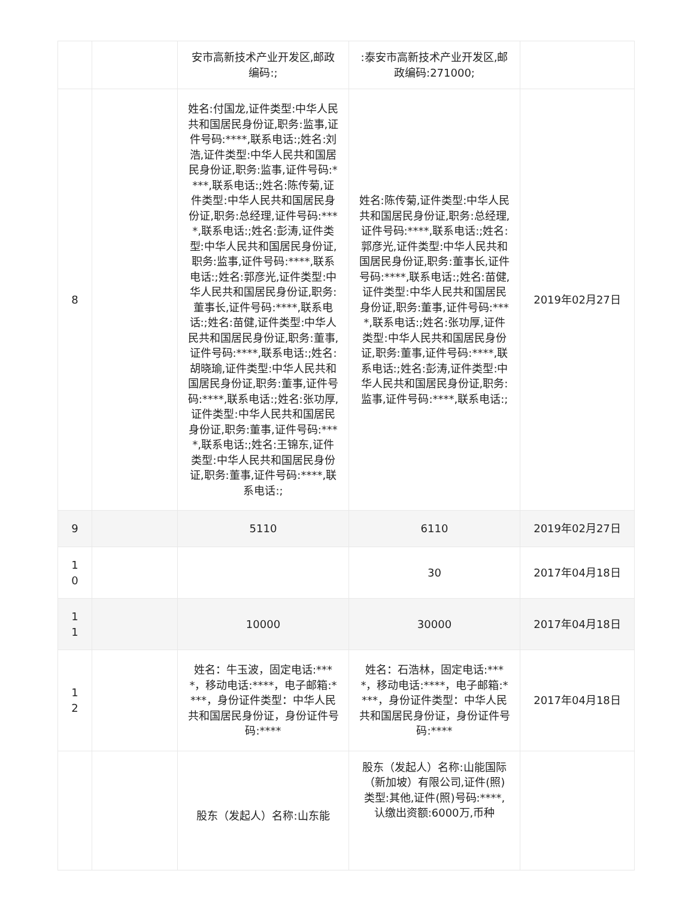| | | 安市高新技术产业开发区,邮政编码:; | :泰安市高新技术产业开发区,邮政编码:271000; | |
| 8 | | 姓名:付国龙,证件类型:中华人民共和国居民身份证,职务:监事,证件号码:****,联系电话:;姓名:刘浩,证件类型:中华人民共和国居民身份证,职务:监事,证件号码:****,联系电话:;姓名:陈传菊,证件类型:中华人民共和国居民身份证,职务:总经理,证件号码:****,联系电话:;姓名:彭涛,证件类型:中华人民共和国居民身份证,职务:监事,证件号码:****,联系电话:;姓名:郭彦光,证件类型:中华人民共和国居民身份证,职务:董事长,证件号码:****,联系电话:;姓名:苗健,证件类型:中华人民共和国居民身份证,职务:董事,证件号码:****,联系电话:;姓名:胡晓瑜,证件类型:中华人民共和国居民身份证,职务:董事,证件号码:****,联系电话:;姓名:张功厚,证件类型:中华人民共和国居民身份证,职务:董事,证件号码:****,联系电话:;姓名:王锦东,证件类型:中华人民共和国居民身份证,职务:董事,证件号码:****,联系电话:; | 姓名:陈传菊,证件类型:中华人民共和国居民身份证,职务:总经理,证件号码:****,联系电话:;姓名:郭彦光,证件类型:中华人民共和国居民身份证,职务:董事长,证件号码:****,联系电话:;姓名:苗健,证件类型:中华人民共和国居民身份证,职务:董事,证件号码:****,联系电话:;姓名:张功厚,证件类型:中华人民共和国居民身份证,职务:董事,证件号码:****,联系电话:;姓名:彭涛,证件类型:中华人民共和国居民身份证,职务:监事,证件号码:****,联系电话:; | 2019年02月27日 |
| 9 | | 5110 | 6110 | 2019年02月27日 |
| 1 0 | | | 30 | 2017年04月18日 |
| 1 1 | | 10000 | 30000 | 2017年04月18日 |
| 1 2 | | 姓名：牛玉波，固定电话:****，移动电话:****，电子邮箱:****，身份证件类型：中华人民共和国居民身份证，身份证件号码:**** | 姓名：石浩林，固定电话:****，移动电话:****，电子邮箱:****，身份证件类型：中华人民共和国居民身份证，身份证件号码:**** | 2017年04月18日 |
| | | 股东（发起人）名称:山东能 | 股东（发起人）名称:山能国际（新加坡）有限公司,证件(照)类型:其他,证件(照)号码:****,认缴出资额:6000万,币种 | |